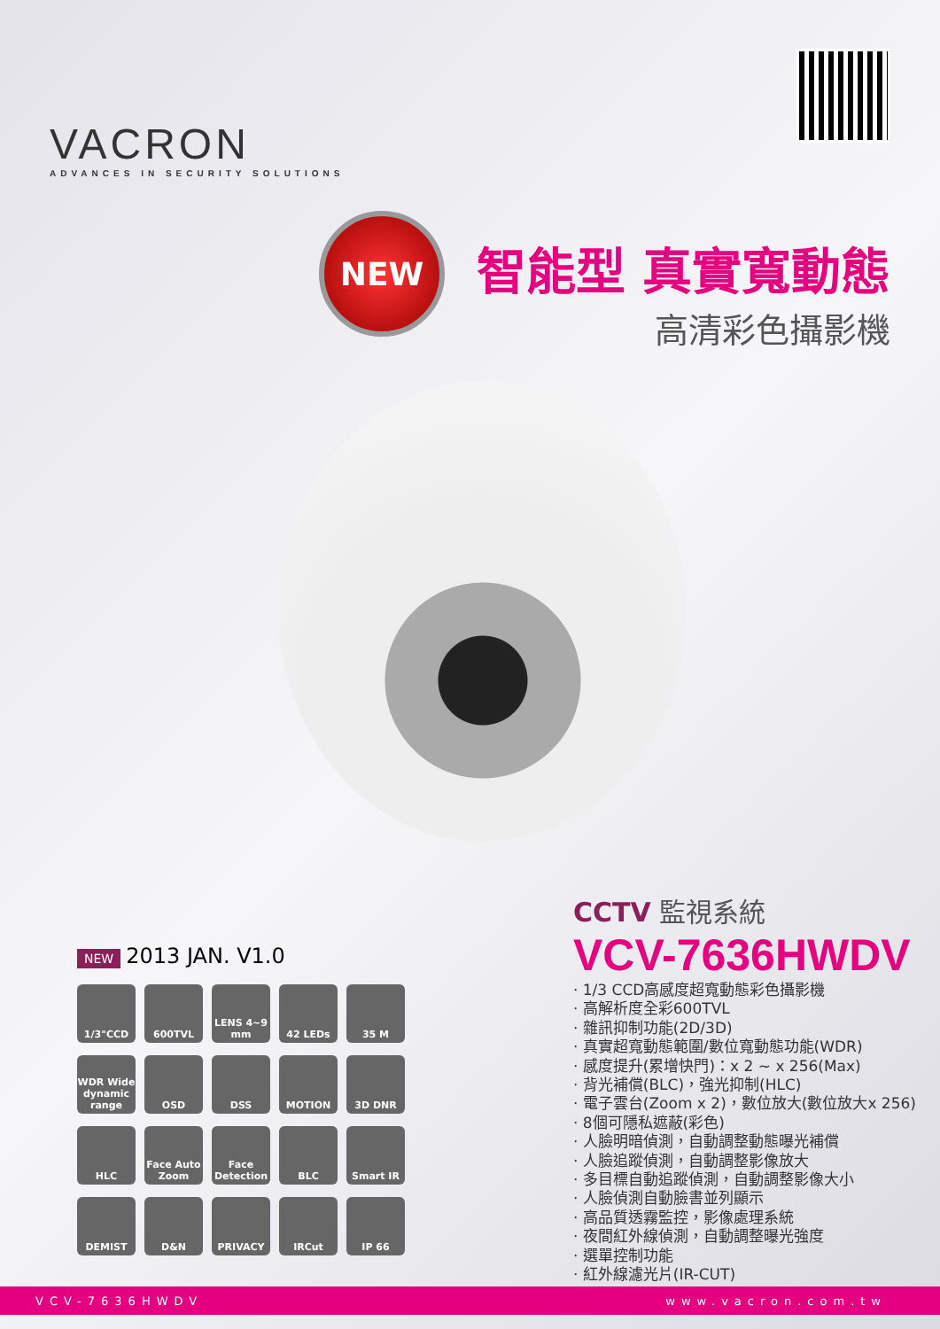VACRON
ADVANCES IN SECURITY SOLUTIONS
NEW
智能型 真實寬動態
高清彩色攝影機
NEW 2013 JAN. V1.0
1/3"CCD
600TVL
LENS 4~9 mm
42 LEDs
35 M
WDR Wide dynamic range
OSD
DSS
MOTION
3D DNR
HLC
Face Auto Zoom
Face Detection
BLC
Smart IR
DEMIST
D&N
PRIVACY
IRCut
IP 66
CCTV 監視系統
VCV-7636HWDV
· 1/3 CCD高感度超寬動態彩色攝影機
· 高解析度全彩600TVL
· 雜訊抑制功能(2D/3D)
· 真實超寬動態範圍/數位寬動態功能(WDR)
· 感度提升(累增快門)：x 2 ~ x 256(Max)
· 背光補償(BLC)，強光抑制(HLC)
· 電子雲台(Zoom x 2)，數位放大(數位放大x 256)
· 8個可隱私遮蔽(彩色)
· 人臉明暗偵測，自動調整動態曝光補償
· 人臉追蹤偵測，自動調整影像放大
· 多目標自動追蹤偵測，自動調整影像大小
· 人臉偵測自動臉書並列顯示
· 高品質透霧監控，影像處理系統
· 夜間紅外線偵測，自動調整曝光強度
· 選單控制功能
· 紅外線濾光片(IR-CUT)
VCV-7636HWDV www.vacron.com.tw